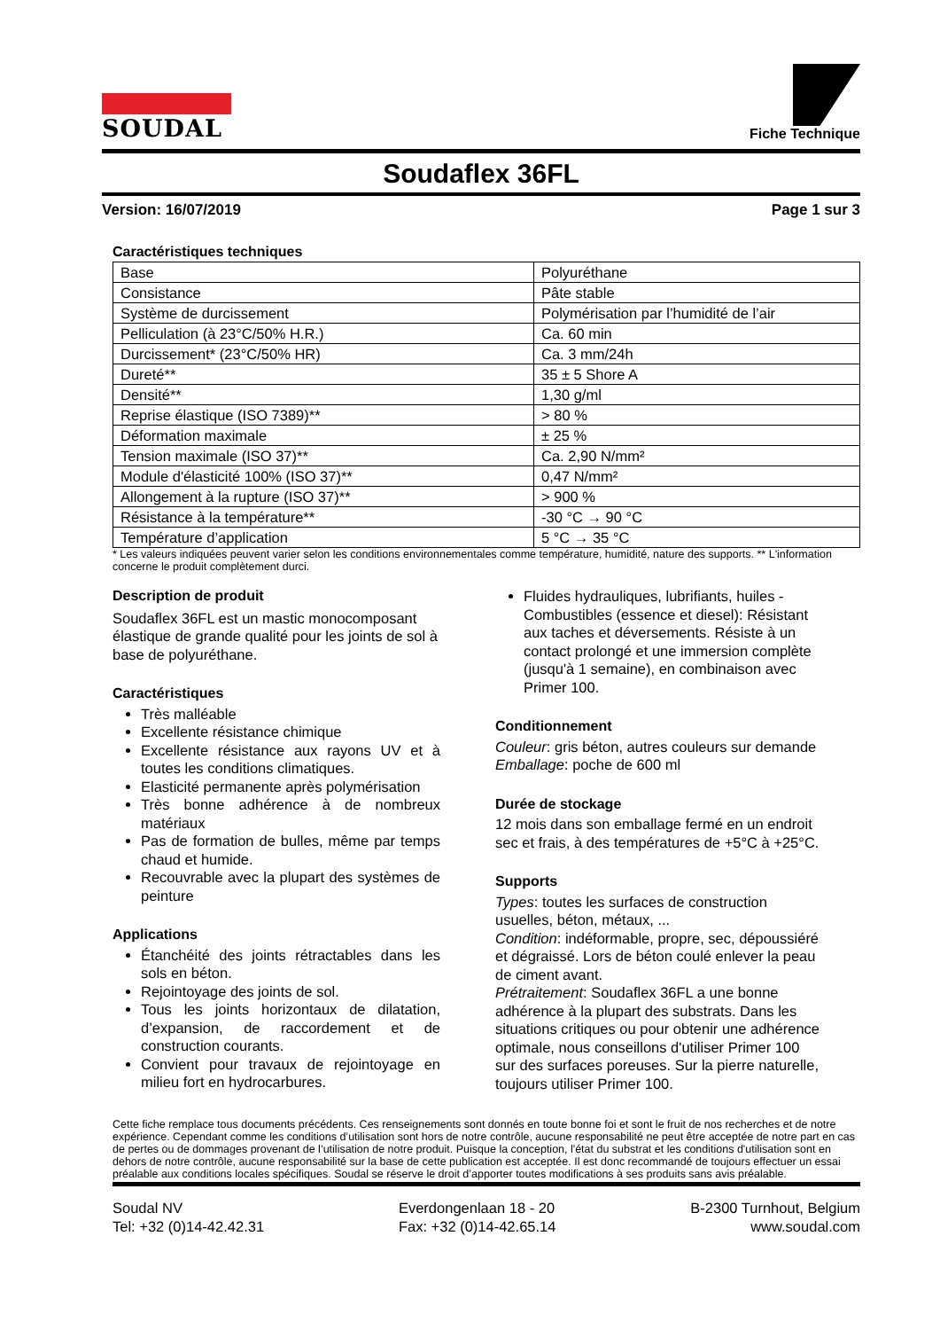SOUDAL
Fiche Technique
Soudaflex 36FL
Version: 16/07/2019 Page 1 sur 3
Caractéristiques techniques
| Base | Polyuréthane |
| Consistance | Pâte stable |
| Système de durcissement | Polymérisation par l’humidité de l’air |
| Pelliculation (à 23°C/50% H.R.) | Ca. 60 min |
| Durcissement* (23°C/50% HR) | Ca. 3 mm/24h |
| Dureté** | 35 ± 5 Shore A |
| Densité** | 1,30 g/ml |
| Reprise élastique (ISO 7389)** | > 80 % |
| Déformation maximale | ± 25 % |
| Tension maximale (ISO 37)** | Ca. 2,90 N/mm² |
| Module d'élasticité 100% (ISO 37)** | 0,47 N/mm² |
| Allongement à la rupture (ISO 37)** | > 900 % |
| Résistance à la température** | -30 °C → 90 °C |
| Température d’application | 5 °C → 35 °C |
* Les valeurs indiquées peuvent varier selon les conditions environnementales comme température, humidité, nature des supports. ** L'information concerne le produit complètement durci.
Description de produit
Soudaflex 36FL est un mastic monocomposant élastique de grande qualité pour les joints de sol à base de polyuréthane.
Caractéristiques
Très malléable
Excellente résistance chimique
Excellente résistance aux rayons UV et à toutes les conditions climatiques.
Elasticité permanente après polymérisation
Très bonne adhérence à de nombreux matériaux
Pas de formation de bulles, même par temps chaud et humide.
Recouvrable avec la plupart des systèmes de peinture
Applications
Étanchéité des joints rétractables dans les sols en béton.
Rejointoyage des joints de sol.
Tous les joints horizontaux de dilatation, d’expansion, de raccordement et de construction courants.
Convient pour travaux de rejointoyage en milieu fort en hydrocarbures.
Fluides hydrauliques, lubrifiants, huiles - Combustibles (essence et diesel): Résistant aux taches et déversements. Résiste à un contact prolongé et une immersion complète (jusqu'à 1 semaine), en combinaison avec Primer 100.
Conditionnement
Couleur: gris béton, autres couleurs sur demande
Emballage: poche de 600 ml
Durée de stockage
12 mois dans son emballage fermé en un endroit sec et frais, à des températures de +5°C à +25°C.
Supports
Types: toutes les surfaces de construction usuelles, béton, métaux, ...
Condition: indéformable, propre, sec, dépoussiéré et dégraissé. Lors de béton coulé enlever la peau de ciment avant.
Prétraitement: Soudaflex 36FL a une bonne adhérence à la plupart des substrats. Dans les situations critiques ou pour obtenir une adhérence optimale, nous conseillons d'utiliser Primer 100 sur des surfaces poreuses. Sur la pierre naturelle, toujours utiliser Primer 100.
Cette fiche remplace tous documents précédents. Ces renseignements sont donnés en toute bonne foi et sont le fruit de nos recherches et de notre expérience. Cependant comme les conditions d’utilisation sont hors de notre contrôle, aucune responsabilité ne peut être acceptée de notre part en cas de pertes ou de dommages provenant de l’utilisation de notre produit. Puisque la conception, l'état du substrat et les conditions d'utilisation sont en dehors de notre contrôle, aucune responsabilité sur la base de cette publication est acceptée. Il est donc recommandé de toujours effectuer un essai préalable aux conditions locales spécifiques. Soudal se réserve le droit d’apporter toutes modifications à ses produits sans avis préalable.
Soudal NV
Tel: +32 (0)14-42.42.31
Everdongenlaan 18 - 20
Fax: +32 (0)14-42.65.14
B-2300 Turnhout, Belgium
www.soudal.com